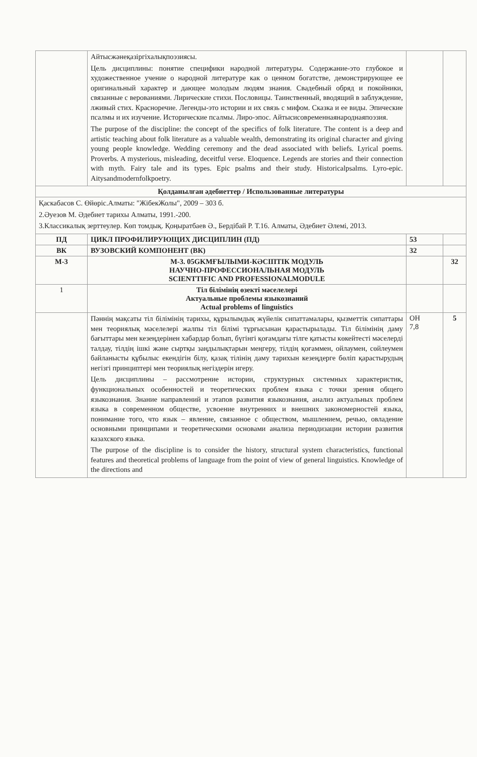| | Айтысжәнеқазіргіхалықпоэзиясы. Цель дисциплины: понятие специфики народной литературы. Содержание-это глубокое и художественное учение о народной литературе как о ценном богатстве, демонстрирующее ее оригинальный характер и дающее молодым людям знания. Свадебный обряд и покойники, связанные с верованиями. Лирические стихи. Пословицы. Таинственный, вводящий в заблуждение, лживый стих. Красноречие. Легенды-это истории и их связь с мифом. Сказка и ее виды. Эпические псалмы и их изучение. Исторические псалмы. Лиро-эпос. Айтысисовременнаянароднаяпоэзия. The purpose of the discipline: the concept of the specifics of folk literature. The content is a deep and artistic teaching about folk literature as a valuable wealth, demonstrating its original character and giving young people knowledge. Wedding ceremony and the dead associated with beliefs. Lyrical poems. Proverbs. A mysterious, misleading, deceitful verse. Eloquence. Legends are stories and their connection with myth. Fairy tale and its types. Epic psalms and their study. Historicalpsalms. Lyro-epic. Aitysandmodernfolkpoetry. | | |
| Қолданылған әдебиеттер / Использованные литературы | | | |
| Қаскабасов С. Өйөріс.Алматы: "ЖібекЖолы", 2009 – 303 б. 2.Әуезов М. Әдебиет тарихы Алматы, 1991.-200. 3.Классикалық зерттеулер. Көп томдық. Қоңыратбаев Ә., Бердібай Р. Т.16. Алматы, Әдебиет Әлемі, 2013. | | | |
| ПД | ЦИКЛ ПРОФИЛИРУЮЩИХ ДИСЦИПЛИН (ПД) | 53 | |
| ВК | ВУЗОВСКИЙ КОМПОНЕНТ (ВК) | 32 | |
| М-3 | М-3. 05GKMҒЫЛЫМИ-КӘСІПТІК МОДУЛЬ НАУЧНО-ПРОФЕССИОНАЛЬНАЯ МОДУЛЬ SCIENTTIFIC AND PROFESSIONALMODULE | | 32 |
| 1 | Тіл білімінің өзекті мәселелері Актуальные проблемы языкознаний Actual problems of linguistics | | |
| | Пәннің мақсаты тіл білімінің тарихы, құрылымдық жүйелік сипаттамалары, қызметтік сипаттары мен теориялық мәселелері жалпы тіл білімі тұрғысынан қарастырылады. Тіл білімінің даму бағыттары мен кезеңдерінен хабардар болып, бүгінгі қоғамдағы тілге қатысты көкейтесті мәселерді талдау, тілдің ішкі және сыртқы заңдылықтарын меңгеру, тілдің қоғаммен, ойлаумен, сөйлеумен байланысты құбылыс екендігін білу, қазақ тілінің даму тарихын кезеңдерге бөліп қарастырудың негізгі принциптері мен теориялық негіздерін игеру. Цель дисциплины – рассмотрение истории, структурных системных характеристик, функциональных особенностей и теоретических проблем языка с точки зрения общего языкознания. Знание направлений и этапов развития языкознания, анализ актуальных проблем языка в современном обществе, усвоение внутренних и внешних закономерностей языка, понимание того, что язык – явление, связанное с обществом, мышлением, речью, овладение основными принципами и теоретическими основами анализа периодизации истории развития казахского языка. The purpose of the discipline is to consider the history, structural system characteristics, functional features and theoretical problems of language from the point of view of general linguistics. Knowledge of the directions and | ОН 7,8 | 5 |